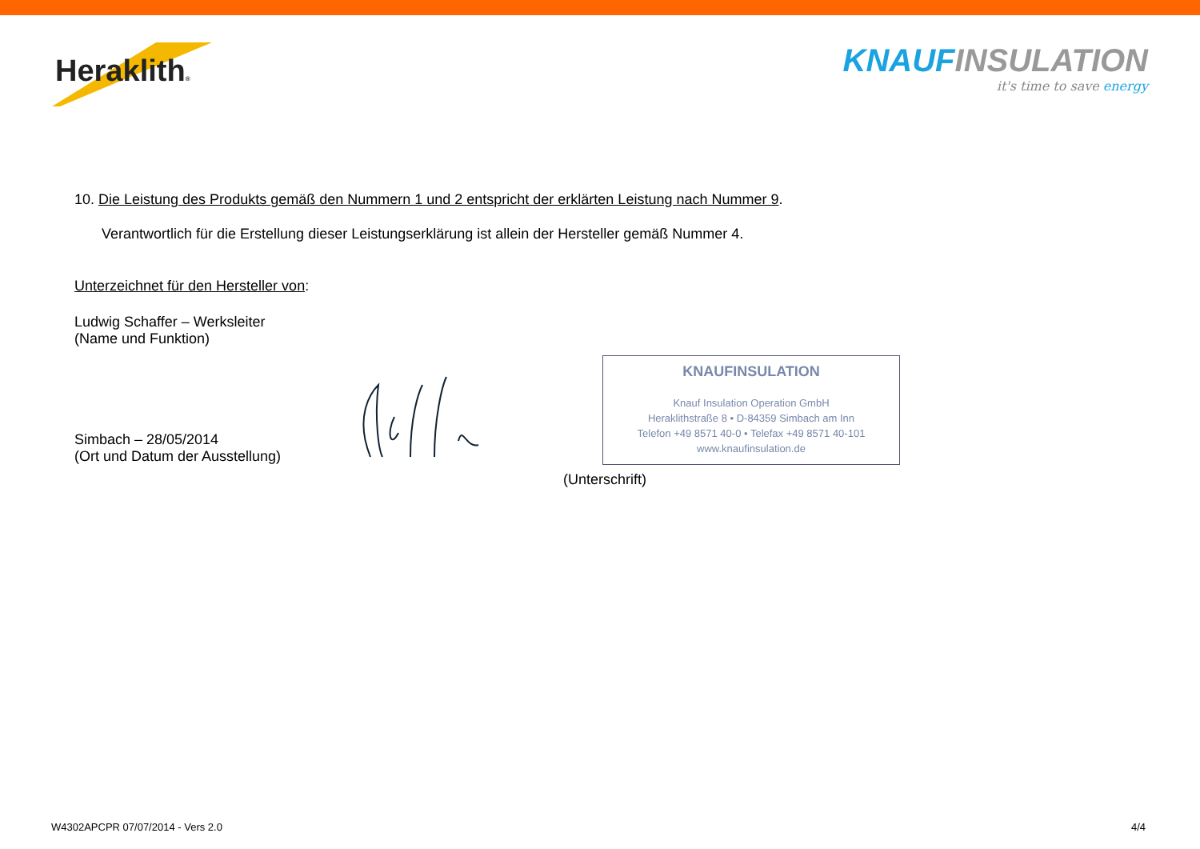Heraklith®
KNAUF INSULATION
it's time to save energy
10. Die Leistung des Produkts gemäß den Nummern 1 und 2 entspricht der erklärten Leistung nach Nummer 9.
Verantwortlich für die Erstellung dieser Leistungserklärung ist allein der Hersteller gemäß Nummer 4.
Unterzeichnet für den Hersteller von:
Ludwig Schaffer – Werksleiter
(Name und Funktion)
Simbach – 28/05/2014
(Ort und Datum der Ausstellung)
KNAUFINSULATION
Knauf Insulation Operation GmbH
Heraklithstraße 8 • D-84359 Simbach am Inn
Telefon +49 8571 40-0 • Telefax +49 8571 40-101
www.knaufinsulation.de
(Unterschrift)
W4302APCPR 07/07/2014 - Vers 2.0 4/4